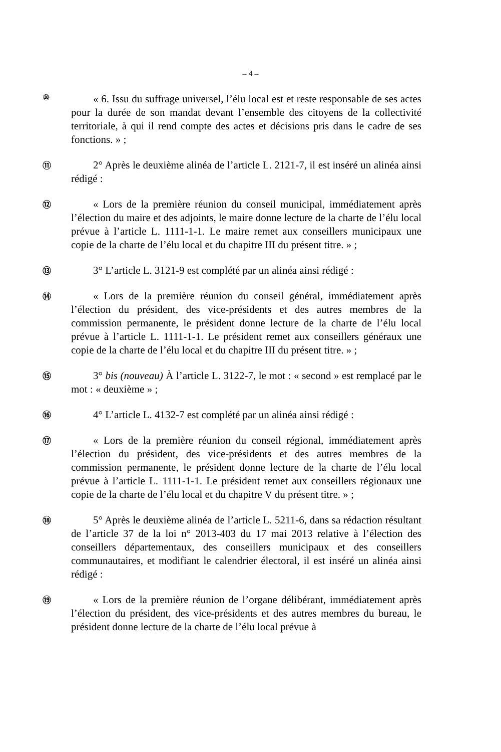– 4 –
⑩
« 6. Issu du suffrage universel, l’élu local est et reste responsable de ses actes pour la durée de son mandat devant l’ensemble des citoyens de la collectivité territoriale, à qui il rend compte des actes et décisions pris dans le cadre de ses fonctions. » ;
⑪
2° Après le deuxième alinéa de l’article L. 2121-7, il est inséré un alinéa ainsi rédigé :
⑫
« Lors de la première réunion du conseil municipal, immédiatement après l’élection du maire et des adjoints, le maire donne lecture de la charte de l’élu local prévue à l’article L. 1111-1-1. Le maire remet aux conseillers municipaux une copie de la charte de l’élu local et du chapitre III du présent titre. » ;
⑬
3° L’article L. 3121-9 est complété par un alinéa ainsi rédigé :
⑭
« Lors de la première réunion du conseil général, immédiatement après l’élection du président, des vice-présidents et des autres membres de la commission permanente, le président donne lecture de la charte de l’élu local prévue à l’article L. 1111-1-1. Le président remet aux conseillers généraux une copie de la charte de l’élu local et du chapitre III du présent titre. » ;
⑮
3° bis (nouveau) À l’article L. 3122-7, le mot : « second » est remplacé par le mot : « deuxième » ;
⑯
4° L’article L. 4132-7 est complété par un alinéa ainsi rédigé :
⑰
« Lors de la première réunion du conseil régional, immédiatement après l’élection du président, des vice-présidents et des autres membres de la commission permanente, le président donne lecture de la charte de l’élu local prévue à l’article L. 1111-1-1. Le président remet aux conseillers régionaux une copie de la charte de l’élu local et du chapitre V du présent titre. » ;
⑱
5° Après le deuxième alinéa de l’article L. 5211-6, dans sa rédaction résultant de l’article 37 de la loi n° 2013-403 du 17 mai 2013 relative à l’élection des conseillers départementaux, des conseillers municipaux et des conseillers communautaires, et modifiant le calendrier électoral, il est inséré un alinéa ainsi rédigé :
⑲
« Lors de la première réunion de l’organe délibérant, immédiatement après l’élection du président, des vice-présidents et des autres membres du bureau, le président donne lecture de la charte de l’élu local prévue à